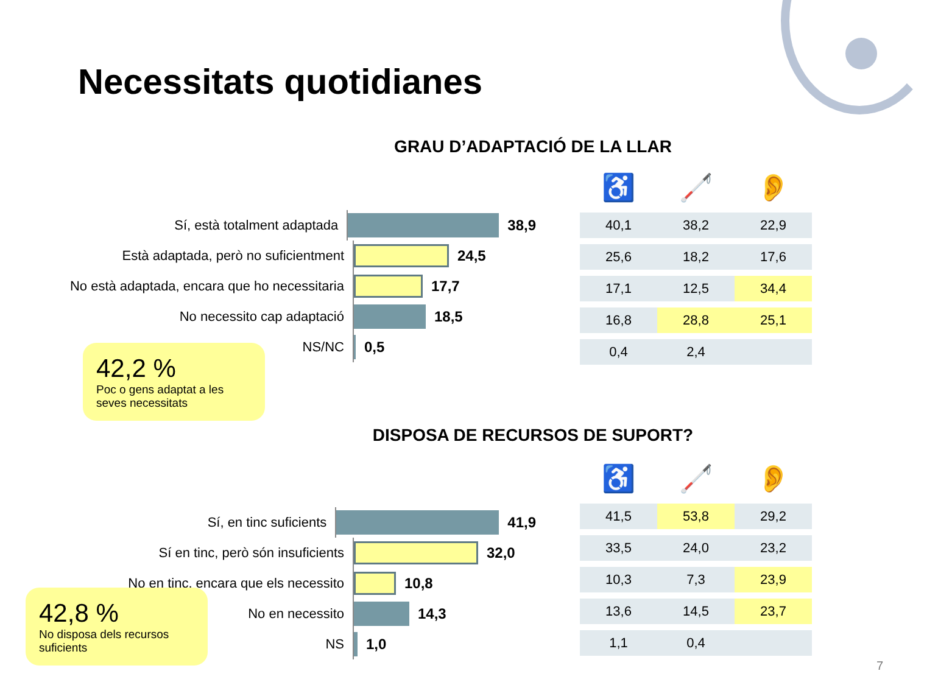Necessitats quotidianes
GRAU D’ADAPTACIÓ DE LA LLAR
Sí, està totalment adaptada
38,9
Està adaptada, però no suficientment
24,5
No està adaptada, encara que ho necessitaria
17,7
No necessito cap adaptació
18,5
NS/NC
0,5
| ♿ | 🦯 | 👂 |
| --- | --- | --- |
| 40,1 | 38,2 | 22,9 |
| 25,6 | 18,2 | 17,6 |
| 17,1 | 12,5 | 34,4 |
| 16,8 | 28,8 | 25,1 |
| 0,4 | 2,4 | |
42,2 %
Poc o gens adaptat a les seves necessitats
DISPOSA DE RECURSOS DE SUPORT?
Sí, en tinc suficients
41,9
Sí en tinc, però són insuficients
32,0
No en tinc, encara que els necessito
10,8
No en necessito
14,3
NS
1,0
| ♿ | 🦯 | 👂 |
| --- | --- | --- |
| 41,5 | 53,8 | 29,2 |
| 33,5 | 24,0 | 23,2 |
| 10,3 | 7,3 | 23,9 |
| 13,6 | 14,5 | 23,7 |
| 1,1 | 0,4 | |
42,8 %
No disposa dels recursos suficients
7